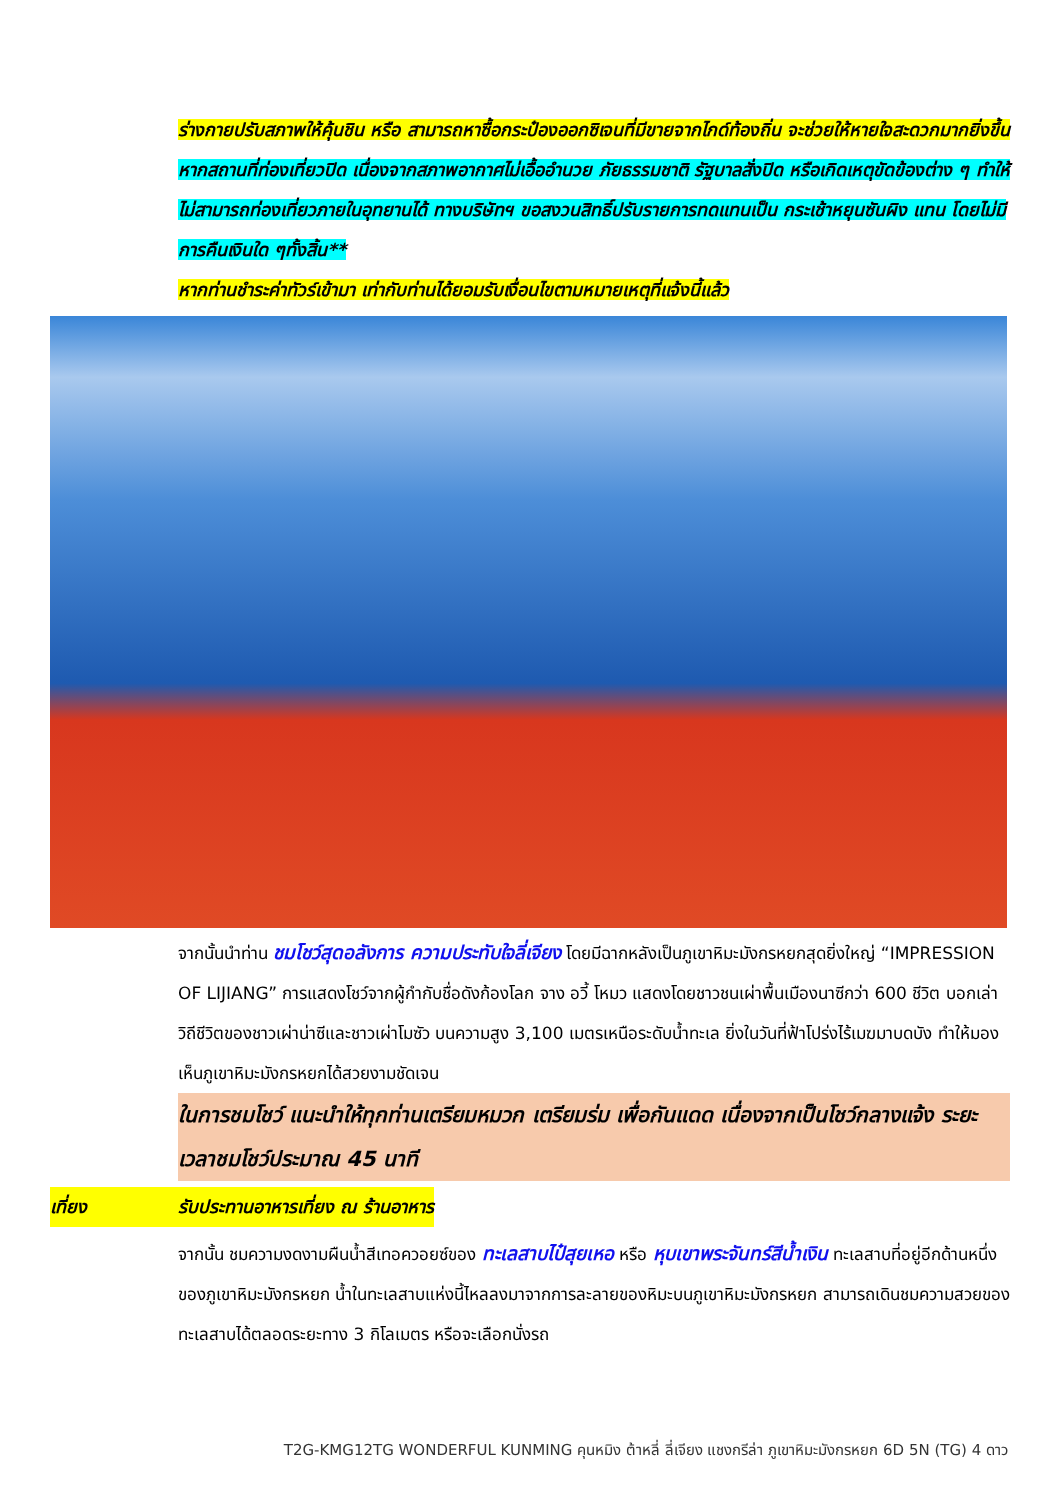ร่างกายปรับสภาพให้คุ้นชิน หรือ สามารถหาซื้อกระป๋องออกซิเจนที่มีขายจากไกด์ท้องถิ่น จะช่วยให้หายใจสะดวกมากยิ่งขึ้น
หากสถานที่ท่องเที่ยวปิด เนื่องจากสภาพอากาศไม่เอื้ออำนวย ภัยธรรมชาติ รัฐบาลสั่งปิด หรือเกิดเหตุขัดข้องต่าง ๆ ทำให้ไม่สามารถท่องเที่ยวภายในอุทยานได้ ทางบริษัทฯ ขอสงวนสิทธิ์ปรับรายการทดแทนเป็น กระเช้าหยุนซันผิง แทน โดยไม่มีการคืนเงินใด ๆทั้งสิ้น**
หากท่านชำระค่าทัวร์เข้ามา เท่ากับท่านได้ยอมรับเงื่อนไขตามหมายเหตุที่แจ้งนี้แล้ว
จากนั้นนำท่าน ชมโชว์สุดอลังการ ความประทับใจลี่เจียง โดยมีฉากหลังเป็นภูเขาหิมะมังกรหยกสุดยิ่งใหญ่ “IMPRESSION OF LIJIANG” การแสดงโชว์จากผู้กำกับชื่อดังก้องโลก จาง อวี้ โหมว แสดงโดยชาวชนเผ่าพื้นเมืองนาซีกว่า 600 ชีวิต บอกเล่าวิถีชีวิตของชาวเผ่าน่าซีและชาวเผ่าโมซัว บนความสูง 3,100 เมตรเหนือระดับน้ำทะเล ยิ่งในวันที่ฟ้าโปร่งไร้เมฆมาบดบัง ทำให้มองเห็นภูเขาหิมะมังกรหยกได้สวยงามชัดเจน
ในการชมโชว์ แนะนำให้ทุกท่านเตรียมหมวก เตรียมร่ม เพื่อกันแดด เนื่องจากเป็นโชว์กลางแจ้ง ระยะเวลาชมโชว์ประมาณ 45 นาที
เที่ยง รับประทานอาหารเที่ยง ณ ร้านอาหาร
จากนั้น ชมความงดงามผืนน้ำสีเทอควอยซ์ของ ทะเลสาบไป๋สุยเหอ หรือ หุบเขาพระจันทร์สีน้ำเงิน ทะเลสาบที่อยู่อีกด้านหนึ่งของภูเขาหิมะมังกรหยก น้ำในทะเลสาบแห่งนี้ไหลลงมาจากการละลายของหิมะบนภูเขาหิมะมังกรหยก สามารถเดินชมความสวยของทะเลสาบได้ตลอดระยะทาง 3 กิโลเมตร หรือจะเลือกนั่งรถ
T2G-KMG12TG WONDERFUL KUNMING คุนหมิง ต้าหลี่ ลี่เจียง แชงกรีล่า ภูเขาหิมะมังกรหยก 6D 5N (TG) 4 ดาว